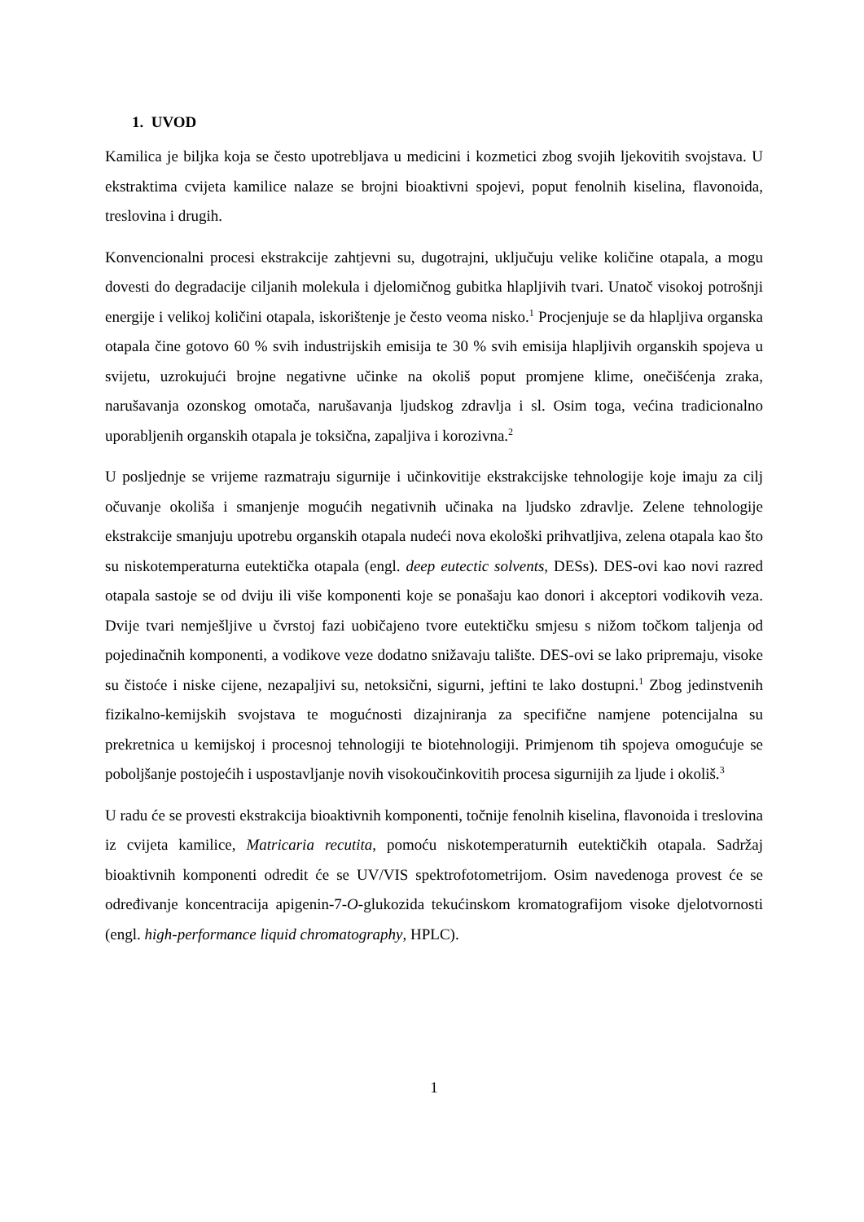1. UVOD
Kamilica je biljka koja se često upotrebljava u medicini i kozmetici zbog svojih ljekovitih svojstava. U ekstraktima cvijeta kamilice nalaze se brojni bioaktivni spojevi, poput fenolnih kiselina, flavonoida, treslovina i drugih.
Konvencionalni procesi ekstrakcije zahtjevni su, dugotrajni, uključuju velike količine otapala, a mogu dovesti do degradacije ciljanih molekula i djelomičnog gubitka hlapljivih tvari. Unatoč visokoj potrošnji energije i velikoj količini otapala, iskorištenje je često veoma nisko.<sup>1</sup> Procjenjuje se da hlapljiva organska otapala čine gotovo 60 % svih industrijskih emisija te 30 % svih emisija hlapljivih organskih spojeva u svijetu, uzrokujući brojne negativne učinke na okoliš poput promjene klime, onečišćenja zraka, narušavanja ozonskog omotača, narušavanja ljudskog zdravlja i sl. Osim toga, većina tradicionalno uporabljenih organskih otapala je toksična, zapaljiva i korozivna.<sup>2</sup>
U posljednje se vrijeme razmatraju sigurnije i učinkovitije ekstrakcijske tehnologije koje imaju za cilj očuvanje okoliša i smanjenje mogućih negativnih učinaka na ljudsko zdravlje. Zelene tehnologije ekstrakcije smanjuju upotrebu organskih otapala nudeći nova ekološki prihvatljiva, zelena otapala kao što su niskotemperaturna eutektička otapala (engl. deep eutectic solvents, DESs). DES-ovi kao novi razred otapala sastoje se od dviju ili više komponenti koje se ponašaju kao donori i akceptori vodikovih veza. Dvije tvari nemješljive u čvrstoj fazi uobičajeno tvore eutektičku smjesu s nižom točkom taljenja od pojedinačnih komponenti, a vodikove veze dodatno snižavaju talište. DES-ovi se lako pripremaju, visoke su čistoće i niske cijene, nezapaljivi su, netoksični, sigurni, jeftini te lako dostupni.<sup>1</sup> Zbog jedinstvenih fizikalno-kemijskih svojstava te mogućnosti dizajniranja za specifične namjene potencijalna su prekretnica u kemijskoj i procesnoj tehnologiji te biotehnologiji. Primjenom tih spojeva omogućuje se poboljšanje postojećih i uspostavljanje novih visokoučinkovitih procesa sigurnijih za ljude i okoliš.<sup>3</sup>
U radu će se provesti ekstrakcija bioaktivnih komponenti, točnije fenolnih kiselina, flavonoida i treslovina iz cvijeta kamilice, Matricaria recutita, pomoću niskotemperaturnih eutektičkih otapala. Sadržaj bioaktivnih komponenti odredit će se UV/VIS spektrofotometrijom. Osim navedenoga provest će se određivanje koncentracija apigenin-7-O-glukozida tekućinskom kromatografijom visoke djelotvornosti (engl. high-performance liquid chromatography, HPLC).
1